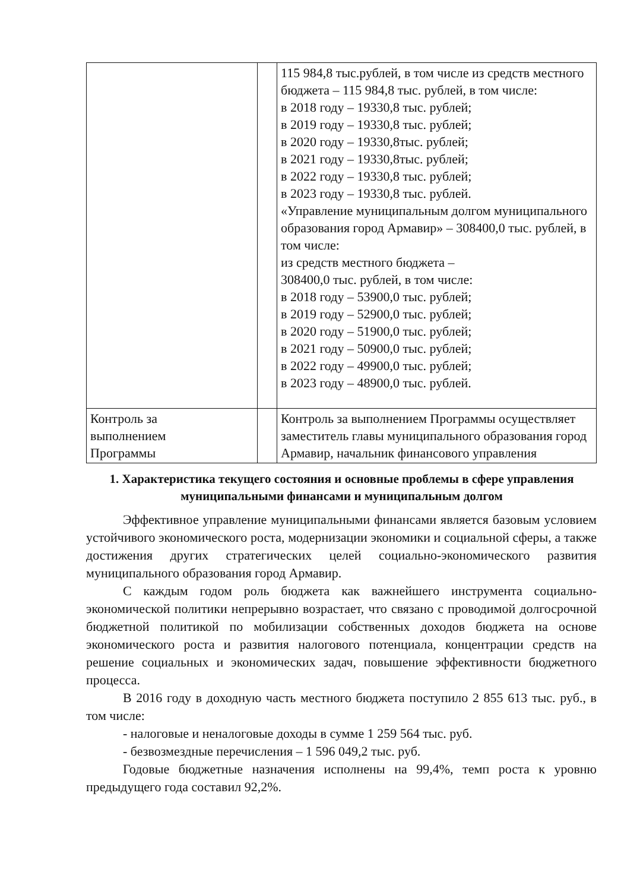| | | 115 984,8 тыс.рублей, в том числе из средств местного бюджета – 115 984,8 тыс. рублей, в том числе: в 2018 году – 19330,8 тыс. рублей; в 2019 году – 19330,8 тыс. рублей; в 2020 году – 19330,8тыс. рублей; в 2021 году – 19330,8тыс. рублей; в 2022 году – 19330,8 тыс. рублей; в 2023 году – 19330,8 тыс. рублей. «Управление муниципальным долгом муниципального образования город Армавир» – 308400,0 тыс. рублей, в том числе: из средств местного бюджета – 308400,0 тыс. рублей, в том числе: в 2018 году – 53900,0 тыс. рублей; в 2019 году – 52900,0 тыс. рублей; в 2020 году – 51900,0 тыс. рублей; в 2021 году – 50900,0 тыс. рублей; в 2022 году – 49900,0 тыс. рублей; в 2023 году – 48900,0 тыс. рублей. |
| Контроль за выполнением Программы | | Контроль за выполнением Программы осуществляет заместитель главы муниципального образования город Армавир, начальник финансового управления |
1. Характеристика текущего состояния и основные проблемы в сфере управления муниципальными финансами и муниципальным долгом
Эффективное управление муниципальными финансами является базовым условием устойчивого экономического роста, модернизации экономики и социальной сферы, а также достижения других стратегических целей социально-экономического развития муниципального образования город Армавир.
С каждым годом роль бюджета как важнейшего инструмента социально-экономической политики непрерывно возрастает, что связано с проводимой долгосрочной бюджетной политикой по мобилизации собственных доходов бюджета на основе экономического роста и развития налогового потенциала, концентрации средств на решение социальных и экономических задач, повышение эффективности бюджетного процесса.
В 2016 году в доходную часть местного бюджета поступило 2 855 613 тыс. руб., в том числе:
- налоговые и неналоговые доходы в сумме 1 259 564 тыс. руб.
- безвозмездные перечисления – 1 596 049,2 тыс. руб.
Годовые бюджетные назначения исполнены на 99,4%, темп роста к уровню предыдущего года составил 92,2%.